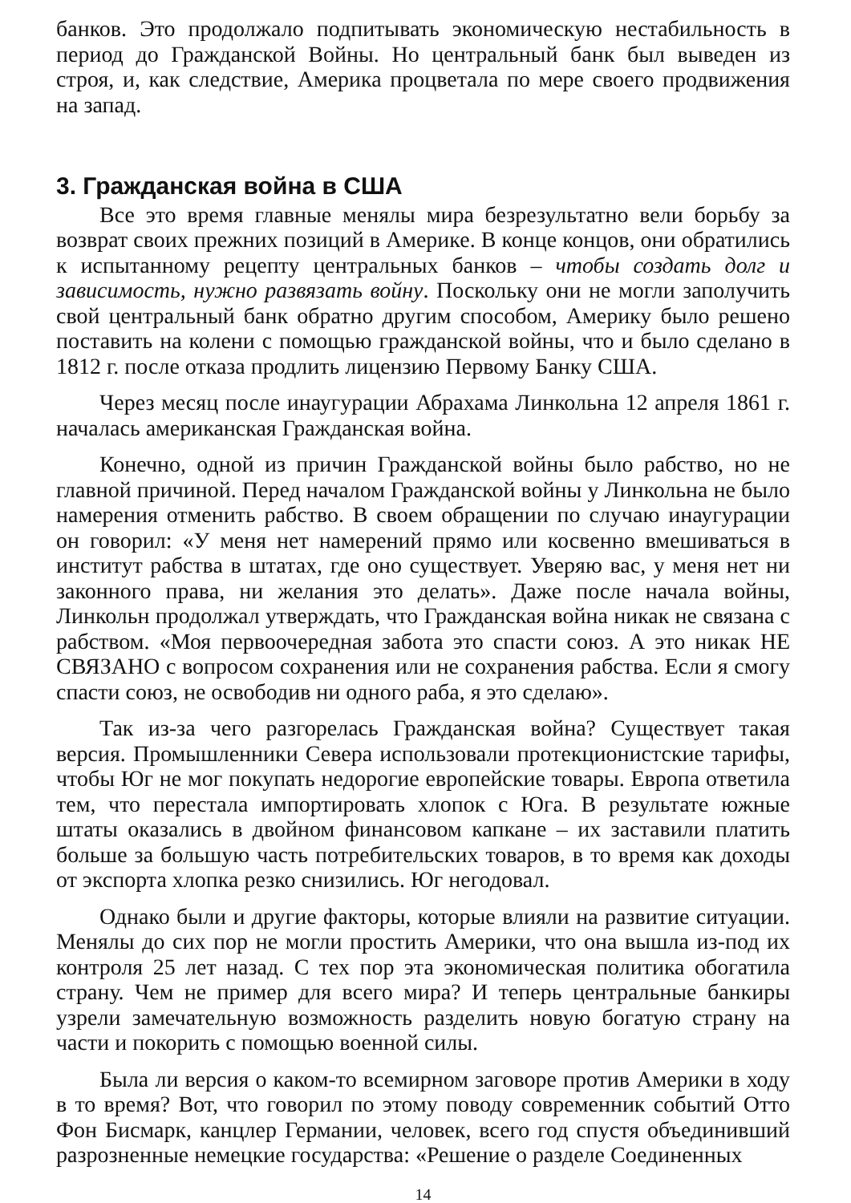банков. Это продолжало подпитывать экономическую нестабильность в период до Гражданской Войны. Но центральный банк был выведен из строя, и, как следствие, Америка процветала по мере своего продвижения на запад.
3. Гражданская война в США
Все это время главные менялы мира безрезультатно вели борьбу за возврат своих прежних позиций в Америке. В конце концов, они обратились к испытанному рецепту центральных банков – чтобы создать долг и зависимость, нужно развязать войну. Поскольку они не могли заполучить свой центральный банк обратно другим способом, Америку было решено поставить на колени с помощью гражданской войны, что и было сделано в 1812 г. после отказа продлить лицензию Первому Банку США.
Через месяц после инаугурации Абрахама Линкольна 12 апреля 1861 г. началась американская Гражданская война.
Конечно, одной из причин Гражданской войны было рабство, но не главной причиной. Перед началом Гражданской войны у Линкольна не было намерения отменить рабство. В своем обращении по случаю инаугурации он говорил: «У меня нет намерений прямо или косвенно вмешиваться в институт рабства в штатах, где оно существует. Уверяю вас, у меня нет ни законного права, ни желания это делать». Даже после начала войны, Линкольн продолжал утверждать, что Гражданская война никак не связана с рабством. «Моя первоочередная забота это спасти союз. А это никак НЕ СВЯЗАНО с вопросом сохранения или не сохранения рабства. Если я смогу спасти союз, не освободив ни одного раба, я это сделаю».
Так из-за чего разгорелась Гражданская война? Существует такая версия. Промышленники Севера использовали протекционистские тарифы, чтобы Юг не мог покупать недорогие европейские товары. Европа ответила тем, что перестала импортировать хлопок с Юга. В результате южные штаты оказались в двойном финансовом капкане – их заставили платить больше за большую часть потребительских товаров, в то время как доходы от экспорта хлопка резко снизились. Юг негодовал.
Однако были и другие факторы, которые влияли на развитие ситуации. Менялы до сих пор не могли простить Америки, что она вышла из-под их контроля 25 лет назад. С тех пор эта экономическая политика обогатила страну. Чем не пример для всего мира? И теперь центральные банкиры узрели замечательную возможность разделить новую богатую страну на части и покорить с помощью военной силы.
Была ли версия о каком-то всемирном заговоре против Америки в ходу в то время? Вот, что говорил по этому поводу современник событий Отто Фон Бисмарк, канцлер Германии, человек, всего год спустя объединивший разрозненные немецкие государства: «Решение о разделе Соединенных
14